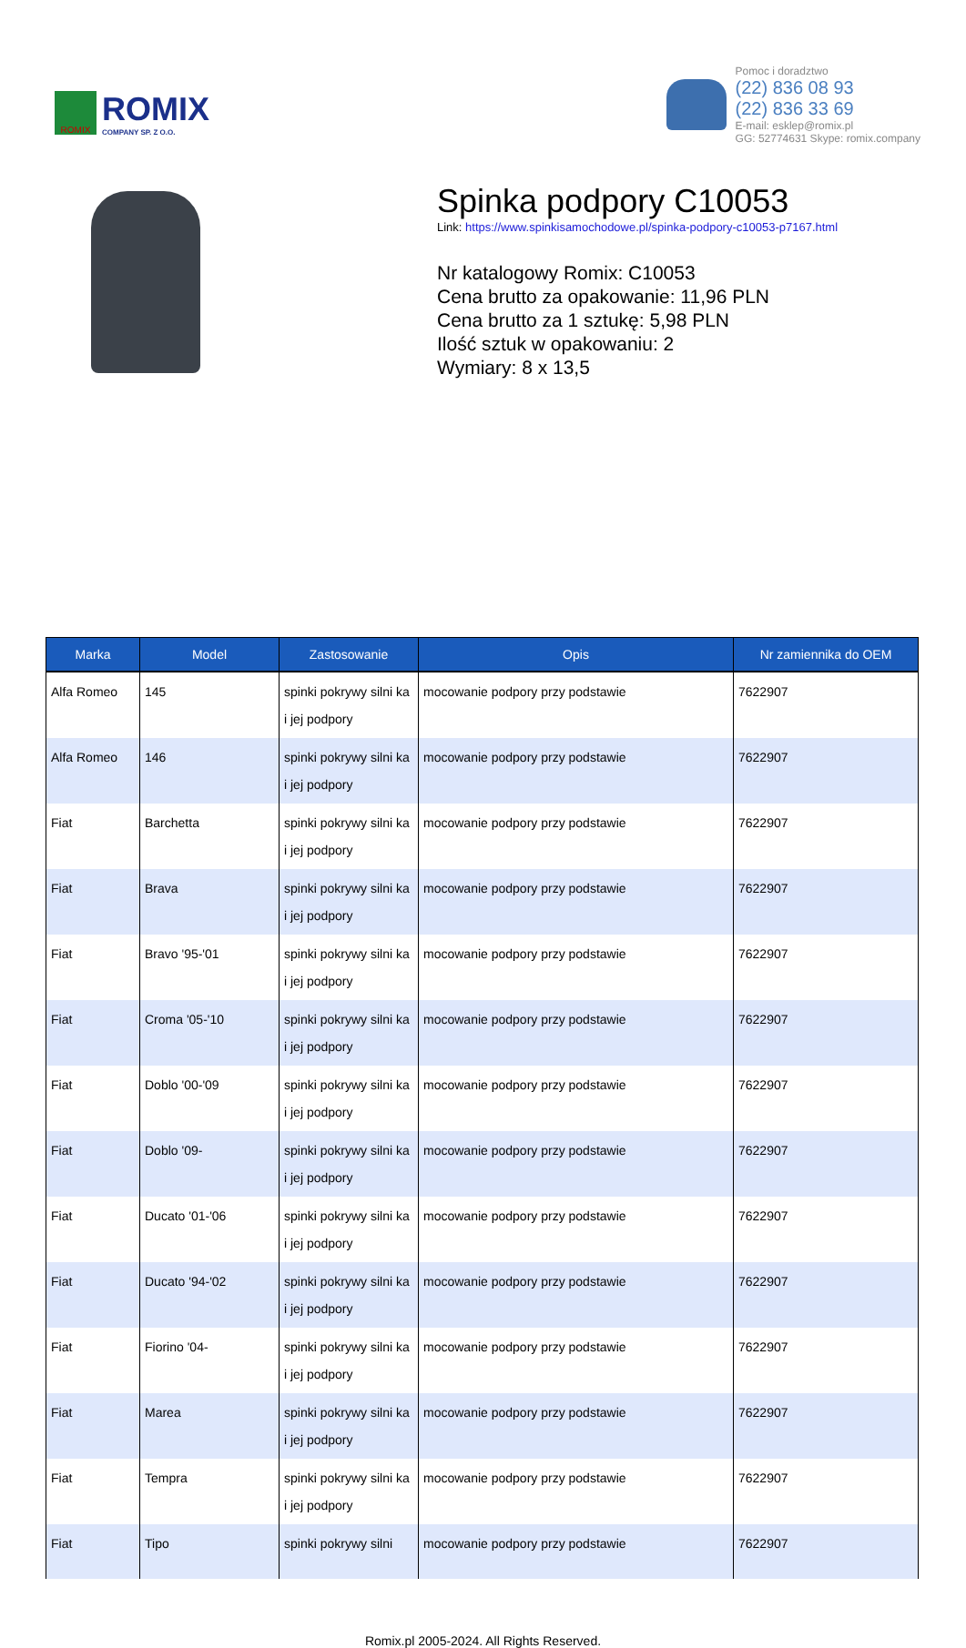ROMIX
ROMIX
COMPANY SP. Z O.O.
Pomoc i doradztwo
(22) 836 08 93
(22) 836 33 69
E-mail: esklep@romix.pl
GG: 52774631 Skype: romix.company
Spinka podpory C10053
Link: https://www.spinkisamochodowe.pl/spinka-podpory-c10053-p7167.html
Nr katalogowy Romix: C10053
Cena brutto za opakowanie: 11,96 PLN
Cena brutto za 1 sztukę: 5,98 PLN
Ilość sztuk w opakowaniu: 2
Wymiary: 8 x 13,5
| Marka | Model | Zastosowanie | Opis | Nr zamiennika do OEM |
| --- | --- | --- | --- | --- |
| Alfa Romeo | 145 | spinki pokrywy silni ka i jej podpory | mocowanie podpory przy podstawie | 7622907 |
| Alfa Romeo | 146 | spinki pokrywy silni ka i jej podpory | mocowanie podpory przy podstawie | 7622907 |
| Fiat | Barchetta | spinki pokrywy silni ka i jej podpory | mocowanie podpory przy podstawie | 7622907 |
| Fiat | Brava | spinki pokrywy silni ka i jej podpory | mocowanie podpory przy podstawie | 7622907 |
| Fiat | Bravo '95-'01 | spinki pokrywy silni ka i jej podpory | mocowanie podpory przy podstawie | 7622907 |
| Fiat | Croma '05-'10 | spinki pokrywy silni ka i jej podpory | mocowanie podpory przy podstawie | 7622907 |
| Fiat | Doblo '00-'09 | spinki pokrywy silni ka i jej podpory | mocowanie podpory przy podstawie | 7622907 |
| Fiat | Doblo '09- | spinki pokrywy silni ka i jej podpory | mocowanie podpory przy podstawie | 7622907 |
| Fiat | Ducato '01-'06 | spinki pokrywy silni ka i jej podpory | mocowanie podpory przy podstawie | 7622907 |
| Fiat | Ducato '94-'02 | spinki pokrywy silni ka i jej podpory | mocowanie podpory przy podstawie | 7622907 |
| Fiat | Fiorino '04- | spinki pokrywy silni ka i jej podpory | mocowanie podpory przy podstawie | 7622907 |
| Fiat | Marea | spinki pokrywy silni ka i jej podpory | mocowanie podpory przy podstawie | 7622907 |
| Fiat | Tempra | spinki pokrywy silni ka i jej podpory | mocowanie podpory przy podstawie | 7622907 |
| Fiat | Tipo | spinki pokrywy silni | mocowanie podpory przy podstawie | 7622907 |
Romix.pl 2005-2024. All Rights Reserved.